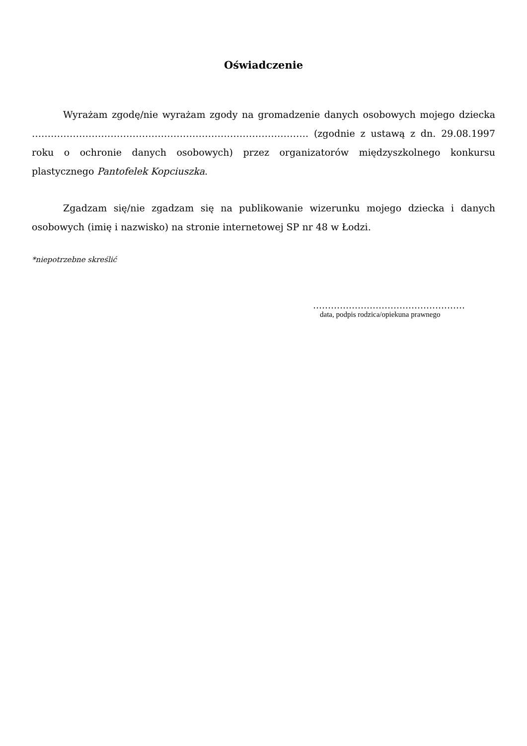Oświadczenie
Wyrażam zgodę/nie wyrażam zgody na gromadzenie danych osobowych mojego dziecka ……………………………………………………………………………. (zgodnie z ustawą z dn. 29.08.1997 roku o ochronie danych osobowych) przez organizatorów międzyszkolnego konkursu plastycznego Pantofelek Kopciuszka.
Zgadzam się/nie zgadzam się na publikowanie wizerunku mojego dziecka i danych osobowych (imię i nazwisko) na stronie internetowej SP nr 48 w Łodzi.
*niepotrzebne skreślić
……………………………………………
data, podpis rodzica/opiekuna prawnego